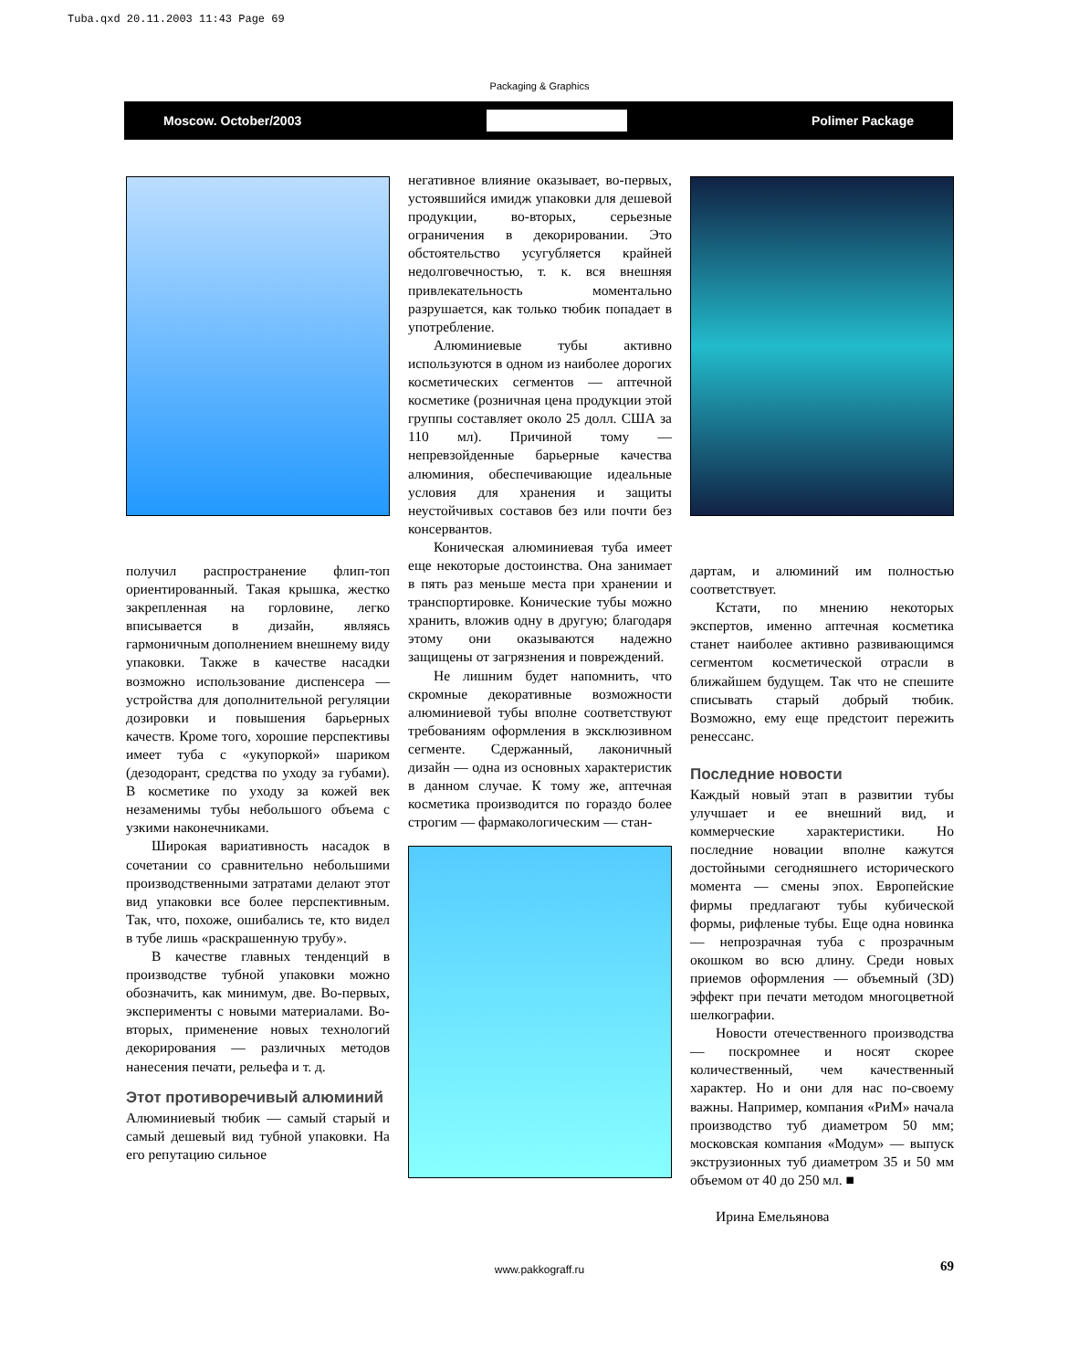Tuba.qxd 20.11.2003 11:43 Page 69
Packaging & Graphics
Moscow. October/2003 Polimer Package
получил распространение флип-топ ориентированный. Такая крышка, жестко закрепленная на горловине, легко вписывается в дизайн, являясь гармоничным дополнением внешнему виду упаковки. Также в качестве насадки возможно использование диспенсера — устройства для дополнительной регуляции дозировки и повышения барьерных качеств. Кроме того, хорошие перспективы имеет туба с «укупоркой» шариком (дезодорант, средства по уходу за губами). В косметике по уходу за кожей век незаменимы тубы небольшого объема с узкими наконечниками.
Широкая вариативность насадок в сочетании со сравнительно небольшими производственными затратами делают этот вид упаковки все более перспективным. Так, что, похоже, ошибались те, кто видел в тубе лишь «раскрашенную трубу».
В качестве главных тенденций в производстве тубной упаковки можно обозначить, как минимум, две. Во-первых, эксперименты с новыми материалами. Во-вторых, применение новых технологий декорирования — различных методов нанесения печати, рельефа и т. д.
Этот противоречивый алюминий
Алюминиевый тюбик — самый старый и самый дешевый вид тубной упаковки. На его репутацию сильное
негативное влияние оказывает, во-первых, устоявшийся имидж упаковки для дешевой продукции, во-вторых, серьезные ограничения в декорировании. Это обстоятельство усугубляется крайней недолговечностью, т. к. вся внешняя привлекательность моментально разрушается, как только тюбик попадает в употребление.
Алюминиевые тубы активно используются в одном из наиболее дорогих косметических сегментов — аптечной косметике (розничная цена продукции этой группы составляет около 25 долл. США за 110 мл). Причиной тому — непревзойденные барьерные качества алюминия, обеспечивающие идеальные условия для хранения и защиты неустойчивых составов без или почти без консервантов.
Коническая алюминиевая туба имеет еще некоторые достоинства. Она занимает в пять раз меньше места при хранении и транспортировке. Конические тубы можно хранить, вложив одну в другую; благодаря этому они оказываются надежно защищены от загрязнения и повреждений.
Не лишним будет напомнить, что скромные декоративные возможности алюминиевой тубы вполне соответствуют требованиям оформления в эксклюзивном сегменте. Сдержанный, лаконичный дизайн — одна из основных характеристик в данном случае. К тому же, аптечная косметика производится по гораздо более строгим — фармакологическим — стан-
дартам, и алюминий им полностью соответствует.
Кстати, по мнению некоторых экспертов, именно аптечная косметика станет наиболее активно развивающимся сегментом косметической отрасли в ближайшем будущем. Так что не спешите списывать старый добрый тюбик. Возможно, ему еще предстоит пережить ренессанс.
Последние новости
Каждый новый этап в развитии тубы улучшает и ее внешний вид, и коммерческие характеристики. Но последние новации вполне кажутся достойными сегодняшнего исторического момента — смены эпох. Европейские фирмы предлагают тубы кубической формы, рифленые тубы. Еще одна новинка — непрозрачная туба с прозрачным окошком во всю длину. Среди новых приемов оформления — объемный (3D) эффект при печати методом многоцветной шелкографии.
Новости отечественного производства — поскромнее и носят скорее количественный, чем качественный характер. Но и они для нас по-своему важны. Например, компания «РиМ» начала производство туб диаметром 50 мм; московская компания «Модум» — выпуск экструзионных туб диаметром 35 и 50 мм объемом от 40 до 250 мл. ■
Ирина Емельянова
www.pakkograff.ru 69